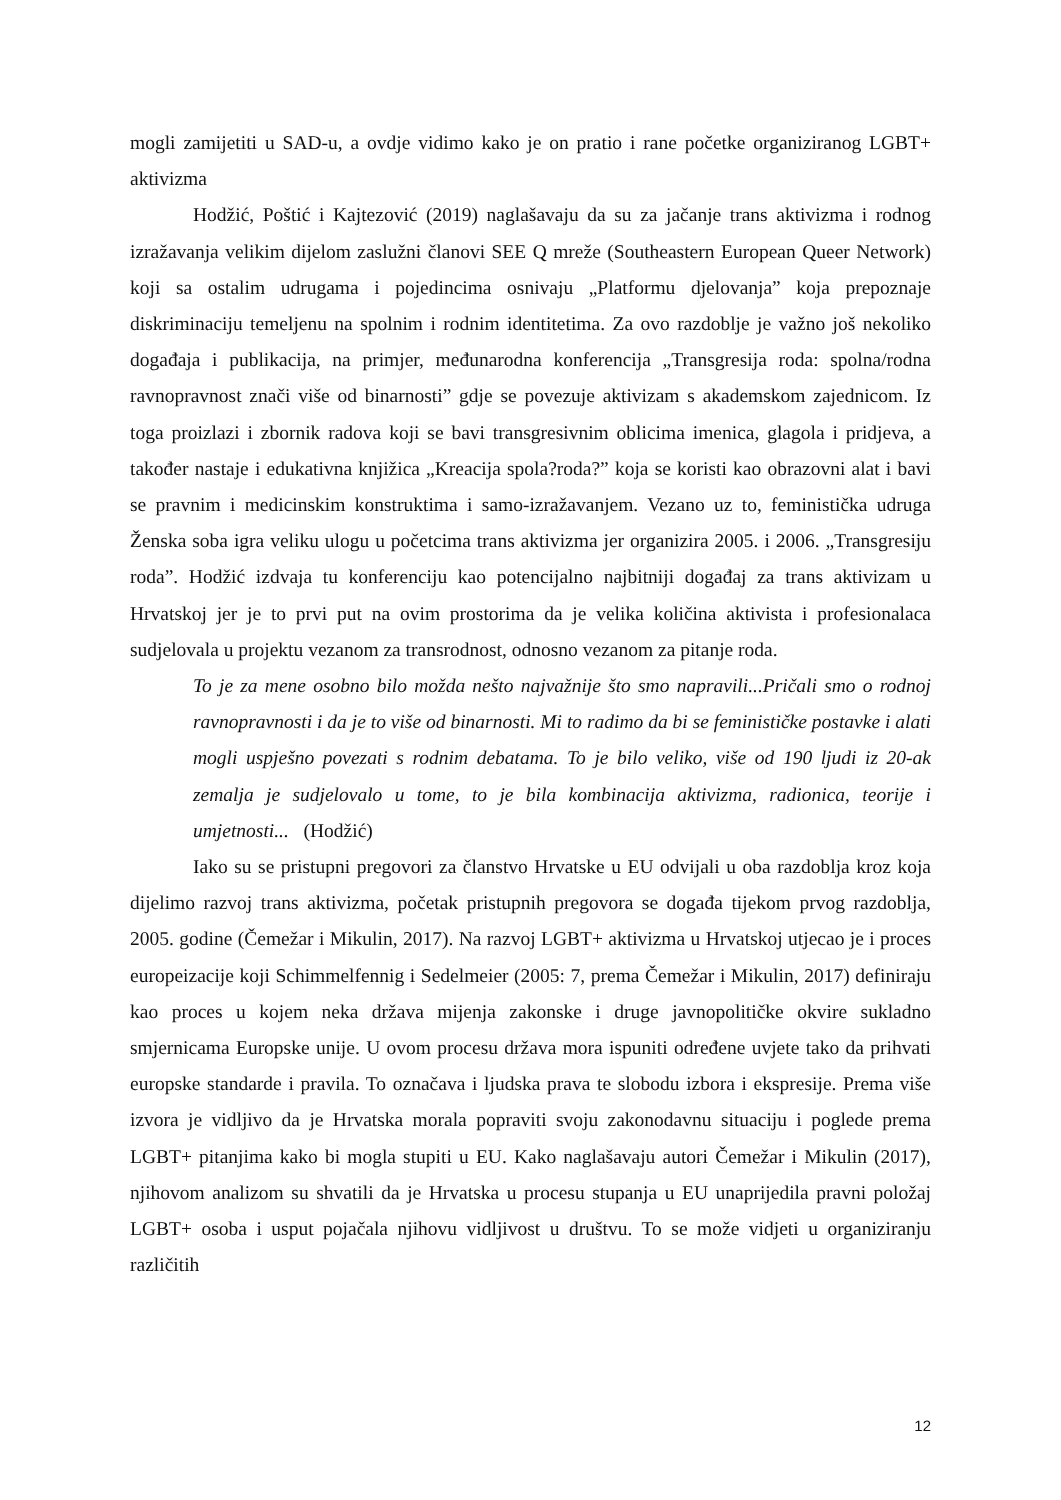mogli zamijetiti u SAD-u, a ovdje vidimo kako je on pratio i rane početke organiziranog LGBT+ aktivizma
Hodžić, Poštić i Kajtezović (2019) naglašavaju da su za jačanje trans aktivizma i rodnog izražavanja velikim dijelom zaslužni članovi SEE Q mreže (Southeastern European Queer Network) koji sa ostalim udrugama i pojedincima osnivaju „Platformu djelovanja” koja prepoznaje diskriminaciju temeljenu na spolnim i rodnim identitetima. Za ovo razdoblje je važno još nekoliko događaja i publikacija, na primjer, međunarodna konferencija „Transgresija roda: spolna/rodna ravnopravnost znači više od binarnosti” gdje se povezuje aktivizam s akademskom zajednicom. Iz toga proizlazi i zbornik radova koji se bavi transgresivnim oblicima imenica, glagola i pridjeva, a također nastaje i edukativna knjižica „Kreacija spola?roda?” koja se koristi kao obrazovni alat i bavi se pravnim i medicinskim konstruktima i samo-izražavanjem. Vezano uz to, feministička udruga Ženska soba igra veliku ulogu u početcima trans aktivizma jer organizira 2005. i 2006. „Transgresiju roda”. Hodžić izdvaja tu konferenciju kao potencijalno najbitniji događaj za trans aktivizam u Hrvatskoj jer je to prvi put na ovim prostorima da je velika količina aktivista i profesionalaca sudjelovala u projektu vezanom za transrodnost, odnosno vezanom za pitanje roda.
To je za mene osobno bilo možda nešto najvažnije što smo napravili...Pričali smo o rodnoj ravnopravnosti i da je to više od binarnosti. Mi to radimo da bi se feminističke postavke i alati mogli uspješno povezati s rodnim debatama. To je bilo veliko, više od 190 ljudi iz 20-ak zemalja je sudjelovalo u tome, to je bila kombinacija aktivizma, radionica, teorije i umjetnosti... (Hodžić)
Iako su se pristupni pregovori za članstvo Hrvatske u EU odvijali u oba razdoblja kroz koja dijelimo razvoj trans aktivizma, početak pristupnih pregovora se događa tijekom prvog razdoblja, 2005. godine (Čemežar i Mikulin, 2017). Na razvoj LGBT+ aktivizma u Hrvatskoj utjecao je i proces europeizacije koji Schimmelfennig i Sedelmeier (2005: 7, prema Čemežar i Mikulin, 2017) definiraju kao proces u kojem neka država mijenja zakonske i druge javnopolitičke okvire sukladno smjernicama Europske unije. U ovom procesu država mora ispuniti određene uvjete tako da prihvati europske standarde i pravila. To označava i ljudska prava te slobodu izbora i ekspresije. Prema više izvora je vidljivo da je Hrvatska morala popraviti svoju zakonodavnu situaciju i poglede prema LGBT+ pitanjima kako bi mogla stupiti u EU. Kako naglašavaju autori Čemežar i Mikulin (2017), njihovom analizom su shvatili da je Hrvatska u procesu stupanja u EU unaprijedila pravni položaj LGBT+ osoba i usput pojačala njihovu vidljivost u društvu. To se može vidjeti u organiziranju različitih
12